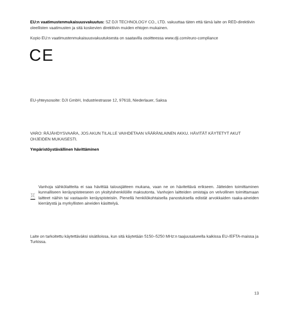EU:n vaatimustenmukaisuusvakuutus: SZ DJI TECHNOLOGY CO., LTD. vakuuttaa täten että tämä laite on RED-direktiivin oleellisten vaatimusten ja sitä koskevien direktiivin muiden ehtojen mukainen.
Kopio EU:n vaatimustenmukaisuusvakuutuksesta on saatavilla osoitteessa www.dji.com/euro-compliance
CE
EU-yhteysosoite: DJI GmbH, Industriestrasse 12, 97618, Niederlauer, Saksa
VARO: RÄJÄHDYSVAARA, JOS AKUN TILALLE VAIHDETAAN VÄÄRÄNLAINEN AKKU. HÄVITÄT KÄYTETYT AKUT OHJEIDEN MUKAISESTI.
Ympäristöystävällinen hävittäminen
Vanhoja sähkölaitteita ei saa hävittää talousjätteen mukana, vaan ne on hävitettävä erikseen. Jätteiden toimittaminen kunnalliseen keräyspisteeseen on yksityishenkilöille maksutonta. Vanhojen laitteiden omistaja on velvollinen toimittamaan laitteet näihin tai vastaaviin keräyspisteisiin. Pienellä henkilökohtaisella panostuksella edistät arvokkaiden raaka-aineiden kierrätystä ja myrkyllisten aineiden käsittelyä.
Laite on tarkoitettu käytettäväksi sisätiloissa, kun sitä käytetään 5150–5250 MHz:n taajuusalueella kaikissa EU-/EFTA-maissa ja Turkissa.
13